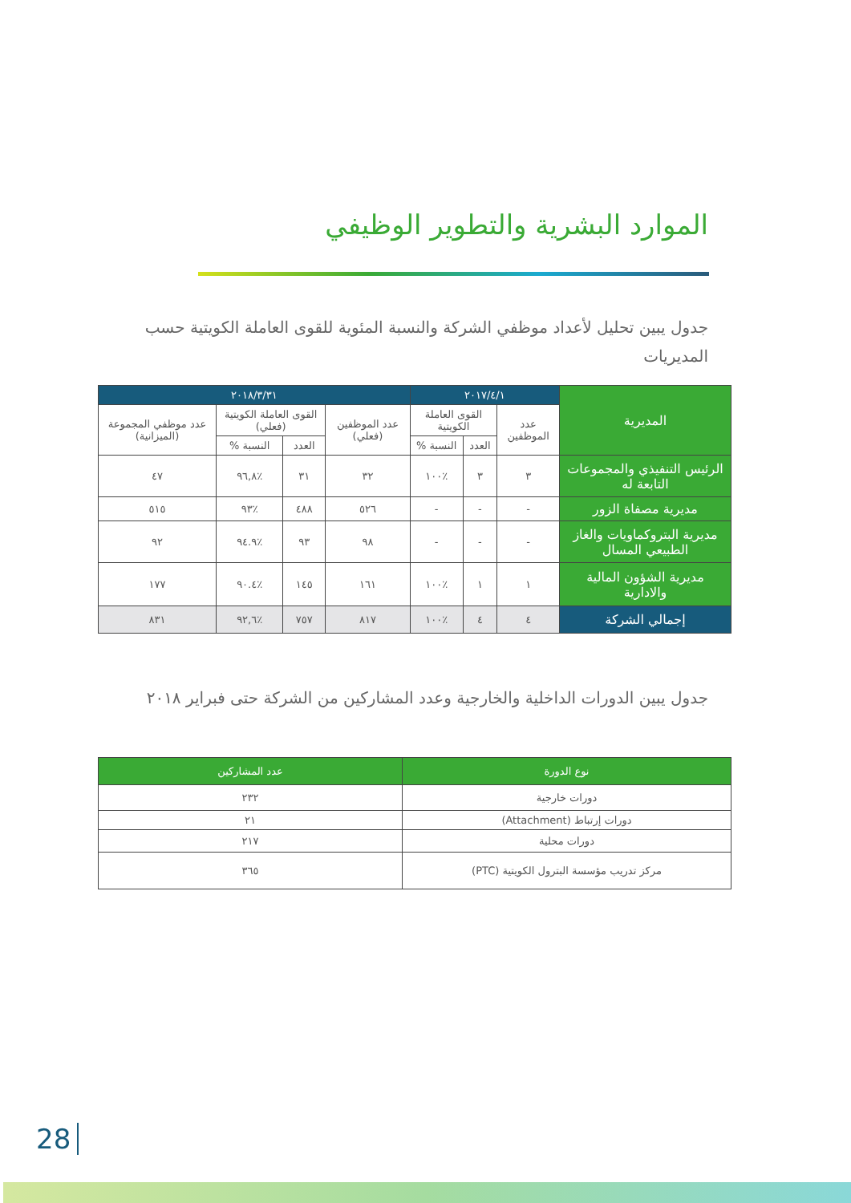الموارد البشرية والتطوير الوظيفي
جدول يبين تحليل لأعداد موظفي الشركة والنسبة المئوية للقوى العاملة الكويتية حسب المديريات
| المديرية | ٢٠١٧/٤/١ | | | ٢٠١٨/٣/٣١ | | | |
| --- | --- | --- | --- | --- | --- | --- | --- |
| | عدد الموظفين | القوى العاملة الكويتية | | عدد الموظفين (فعلي) | القوى العاملة الكويتية (فعلي) | | عدد موظفي المجموعة (الميزانية) |
| | | العدد | النسبة % | | العدد | النسبة % | |
| الرئيس التنفيذي والمجموعات التابعة له | ٣ | ٣ | ٪١٠٠ | ٣٢ | ٣١ | ٪٩٦,٨ | ٤٧ |
| مديرية مصفاة الزور | - | - | - | ٥٢٦ | ٤٨٨ | ٪٩٣ | ٥١٥ |
| مديرية البتروكماويات والغاز الطبيعي المسال | - | - | - | ٩٨ | ٩٣ | ٪٩٤.٩ | ٩٢ |
| مديرية الشؤون المالية والادارية | ١ | ١ | ٪١٠٠ | ١٦١ | ١٤٥ | ٪٩٠.٤ | ١٧٧ |
| إجمالي الشركة | ٤ | ٤ | ٪١٠٠ | ٨١٧ | ٧٥٧ | ٪٩٢,٦ | ٨٣١ |
جدول يبين الدورات الداخلية والخارجية وعدد المشاركين من الشركة حتى فبراير ٢٠١٨
| نوع الدورة | عدد المشاركين |
| --- | --- |
| دورات خارجية | ٢٣٢ |
| دورات إرتباط (Attachment) | ٢١ |
| دورات محلية | ٢١٧ |
| مركز تدريب مؤسسة البترول الكويتية (PTC) | ٣٦٥ |
28